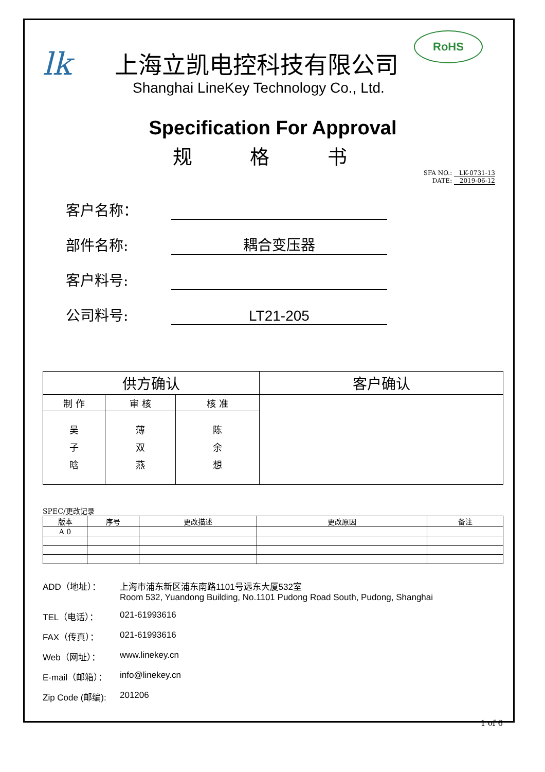lk
上海立凯电控科技有限公司
Shanghai LineKey Technology Co., Ltd.
RoHS
Specification For Approval
规 格 书
SFA NO.: LK-0731-13
DATE: 2019-06-12
客户名称：
部件名称:
耦合变压器
客户料号:
公司料号:
LT21-205
| 供方确认 | | | 客户确认 |
| --- | --- | --- | --- |
| 制 作 | 审 核 | 核 准 | |
| 吴 子 晗 | 薄 双 燕 | 陈 余 想 | |
SPEC/更改记录
| 版本 | 序号 | 更改描述 | 更改原因 | 备注 |
| --- | --- | --- | --- | --- |
| A 0 | | | | |
ADD（地址）： 上海市浦东新区浦东南路1101号远东大厦532室
Room 532, Yuandong Building, No.1101 Pudong Road South, Pudong, Shanghai
TEL（电话）： 021-61993616
FAX（传真）： 021-61993616
Web（网址）： www.linekey.cn
E-mail（邮箱）： info@linekey.cn
Zip Code (邮编): 201206
1 of 6